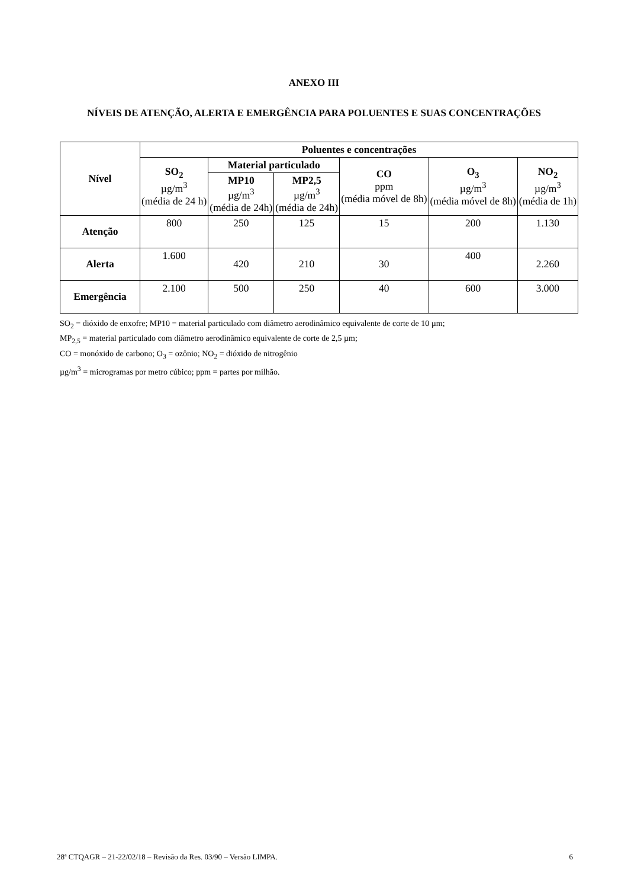ANEXO III
NÍVEIS DE ATENÇÃO, ALERTA E EMERGÊNCIA PARA POLUENTES E SUAS CONCENTRAÇÕES
| Nível | Poluentes e concentrações | | | | | |
| --- | --- | --- | --- | --- | --- | --- |
| | SO<sub>2</sub> µg/m<sup>3</sup> (média de 24 h) | Material particulado | | CO ppm (média móvel de 8h) | O<sub>3</sub> µg/m<sup>3</sup> (média móvel de 8h) | NO<sub>2</sub> µg/m<sup>3</sup> (média de 1h) |
| | | MP10 µg/m<sup>3</sup> (média de 24h) | MP2,5 µg/m<sup>3</sup> (média de 24h) | | | |
| Atenção | 800 | 250 | 125 | 15 | 200 | 1.130 |
| Alerta | 1.600 | 420 | 210 | 30 | 400 | 2.260 |
| Emergência | 2.100 | 500 | 250 | 40 | 600 | 3.000 |
SO<sub>2</sub> = dióxido de enxofre; MP10 = material particulado com diâmetro aerodinâmico equivalente de corte de 10 µm;
MP<sub>2,5</sub> = material particulado com diâmetro aerodinâmico equivalente de corte de 2,5 µm;
CO = monóxido de carbono; O<sub>3</sub> = ozônio; NO<sub>2</sub> = dióxido de nitrogênio
µg/m<sup>3</sup> = microgramas por metro cúbico; ppm = partes por milhão.
28ª CTQAGR – 21-22/02/18 – Revisão da Res. 03/90 – Versão LIMPA. 6